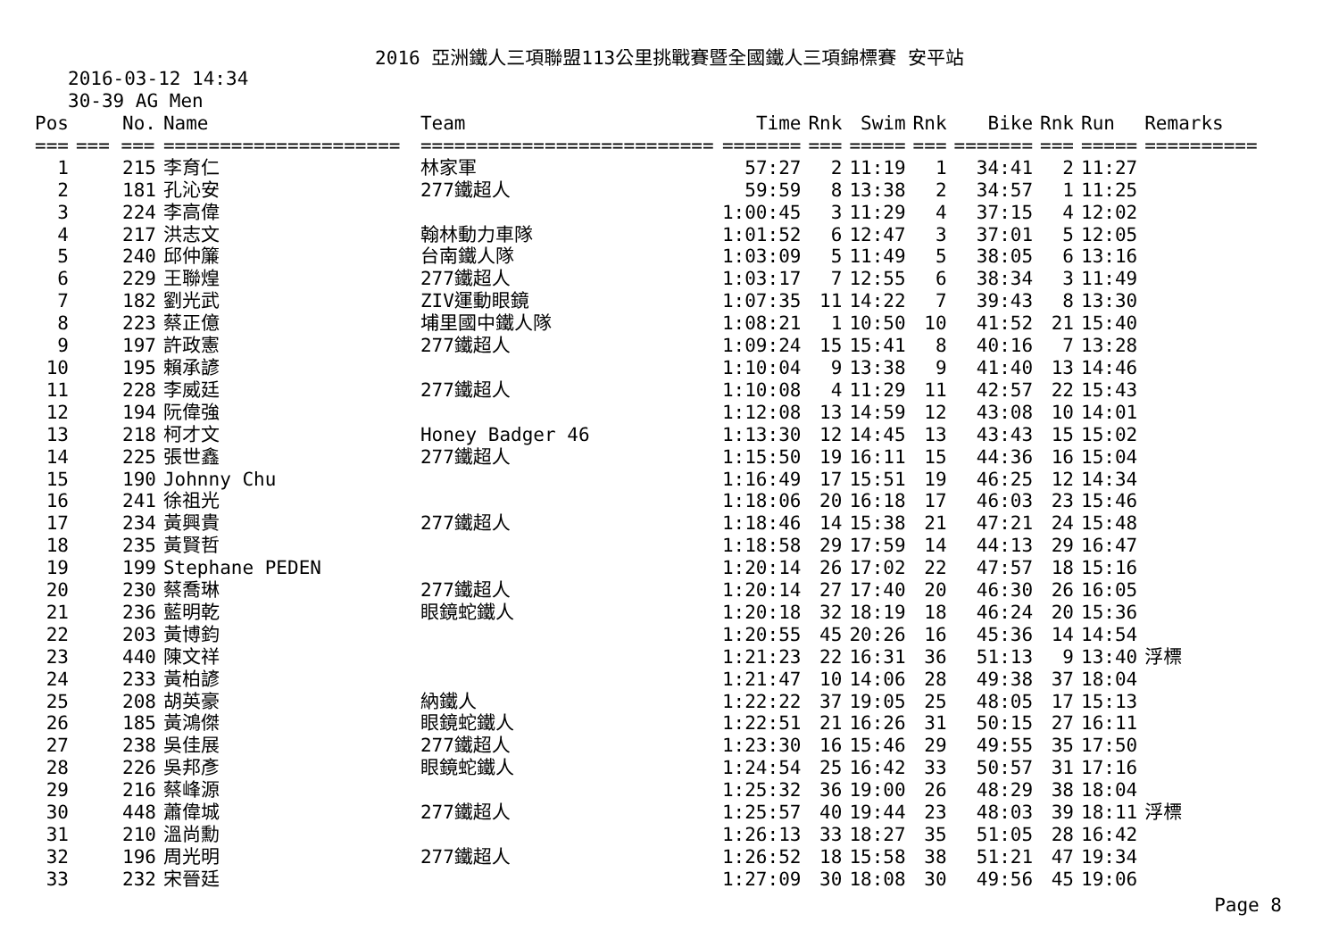2016 亞洲鐵人三項聯盟113公里挑戰賽暨全國鐵人三項錦標賽 安平站
2016-03-12 14:34
30-39 AG Men
| Pos | No. | Name | Team | Time | Rnk | Swim | Rnk | Bike | Rnk | Run | Remarks |
| --- | --- | --- | --- | --- | --- | --- | --- | --- | --- | --- | --- |
| === | === === | ===================== | ========================== | ======= | === | ===== | === | ======= | === | ===== | ========== |
| 1 | 215 | 李育仁 | 林家軍 | 57:27 | 2 | 11:19 | 1 | 34:41 | 2 | 11:27 | |
| 2 | 181 | 孔沁安 | 277鐵超人 | 59:59 | 8 | 13:38 | 2 | 34:57 | 1 | 11:25 | |
| 3 | 224 | 李高偉 | | 1:00:45 | 3 | 11:29 | 4 | 37:15 | 4 | 12:02 | |
| 4 | 217 | 洪志文 | 翰林動力車隊 | 1:01:52 | 6 | 12:47 | 3 | 37:01 | 5 | 12:05 | |
| 5 | 240 | 邱仲簾 | 台南鐵人隊 | 1:03:09 | 5 | 11:49 | 5 | 38:05 | 6 | 13:16 | |
| 6 | 229 | 王聯煌 | 277鐵超人 | 1:03:17 | 7 | 12:55 | 6 | 38:34 | 3 | 11:49 | |
| 7 | 182 | 劉光武 | ZIV運動眼鏡 | 1:07:35 | 11 | 14:22 | 7 | 39:43 | 8 | 13:30 | |
| 8 | 223 | 蔡正億 | 埔里國中鐵人隊 | 1:08:21 | 1 | 10:50 | 10 | 41:52 | 21 | 15:40 | |
| 9 | 197 | 許政憲 | 277鐵超人 | 1:09:24 | 15 | 15:41 | 8 | 40:16 | 7 | 13:28 | |
| 10 | 195 | 賴承諺 | | 1:10:04 | 9 | 13:38 | 9 | 41:40 | 13 | 14:46 | |
| 11 | 228 | 李威廷 | 277鐵超人 | 1:10:08 | 4 | 11:29 | 11 | 42:57 | 22 | 15:43 | |
| 12 | 194 | 阮偉強 | | 1:12:08 | 13 | 14:59 | 12 | 43:08 | 10 | 14:01 | |
| 13 | 218 | 柯才文 | Honey Badger 46 | 1:13:30 | 12 | 14:45 | 13 | 43:43 | 15 | 15:02 | |
| 14 | 225 | 張世鑫 | 277鐵超人 | 1:15:50 | 19 | 16:11 | 15 | 44:36 | 16 | 15:04 | |
| 15 | 190 | Johnny Chu | | 1:16:49 | 17 | 15:51 | 19 | 46:25 | 12 | 14:34 | |
| 16 | 241 | 徐祖光 | | 1:18:06 | 20 | 16:18 | 17 | 46:03 | 23 | 15:46 | |
| 17 | 234 | 黃興貴 | 277鐵超人 | 1:18:46 | 14 | 15:38 | 21 | 47:21 | 24 | 15:48 | |
| 18 | 235 | 黃賢哲 | | 1:18:58 | 29 | 17:59 | 14 | 44:13 | 29 | 16:47 | |
| 19 | 199 | Stephane PEDEN | | 1:20:14 | 26 | 17:02 | 22 | 47:57 | 18 | 15:16 | |
| 20 | 230 | 蔡喬琳 | 277鐵超人 | 1:20:14 | 27 | 17:40 | 20 | 46:30 | 26 | 16:05 | |
| 21 | 236 | 藍明乾 | 眼鏡蛇鐵人 | 1:20:18 | 32 | 18:19 | 18 | 46:24 | 20 | 15:36 | |
| 22 | 203 | 黃博鈞 | | 1:20:55 | 45 | 20:26 | 16 | 45:36 | 14 | 14:54 | |
| 23 | 440 | 陳文祥 | | 1:21:23 | 22 | 16:31 | 36 | 51:13 | 9 | 13:40 | 浮標 |
| 24 | 233 | 黃柏諺 | | 1:21:47 | 10 | 14:06 | 28 | 49:38 | 37 | 18:04 | |
| 25 | 208 | 胡英豪 | 納鐵人 | 1:22:22 | 37 | 19:05 | 25 | 48:05 | 17 | 15:13 | |
| 26 | 185 | 黃鴻傑 | 眼鏡蛇鐵人 | 1:22:51 | 21 | 16:26 | 31 | 50:15 | 27 | 16:11 | |
| 27 | 238 | 吳佳展 | 277鐵超人 | 1:23:30 | 16 | 15:46 | 29 | 49:55 | 35 | 17:50 | |
| 28 | 226 | 吳邦彥 | 眼鏡蛇鐵人 | 1:24:54 | 25 | 16:42 | 33 | 50:57 | 31 | 17:16 | |
| 29 | 216 | 蔡峰源 | | 1:25:32 | 36 | 19:00 | 26 | 48:29 | 38 | 18:04 | |
| 30 | 448 | 蕭偉城 | 277鐵超人 | 1:25:57 | 40 | 19:44 | 23 | 48:03 | 39 | 18:11 | 浮標 |
| 31 | 210 | 溫尚勳 | | 1:26:13 | 33 | 18:27 | 35 | 51:05 | 28 | 16:42 | |
| 32 | 196 | 周光明 | 277鐵超人 | 1:26:52 | 18 | 15:58 | 38 | 51:21 | 47 | 19:34 | |
| 33 | 232 | 宋晉廷 | | 1:27:09 | 30 | 18:08 | 30 | 49:56 | 45 | 19:06 | |
Page 8